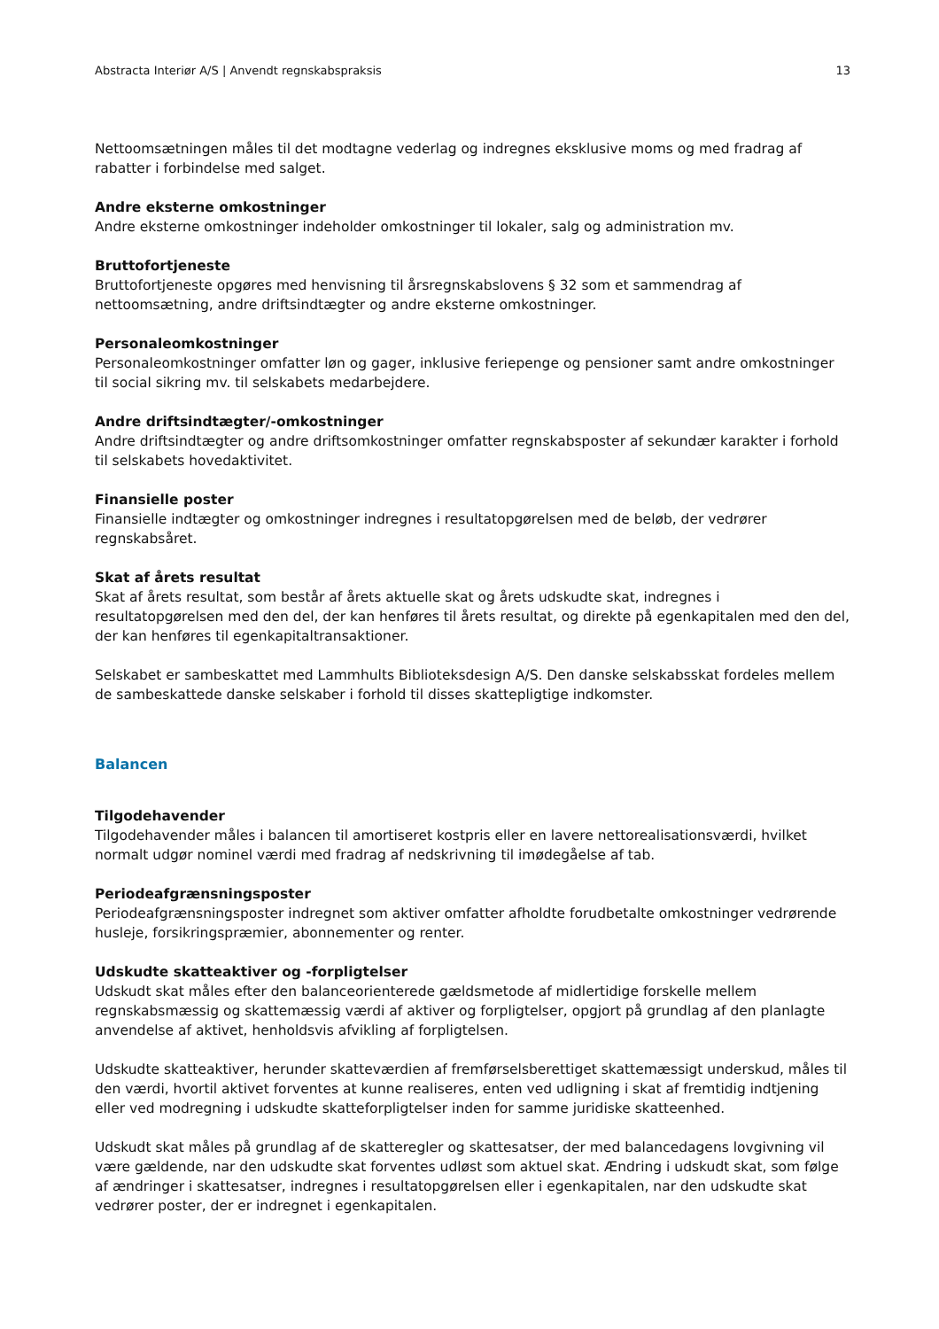Abstracta Interiør A/S | Anvendt regnskabspraksis 13
Nettoomsætningen måles til det modtagne vederlag og indregnes eksklusive moms og med fradrag af rabatter i forbindelse med salget.
Andre eksterne omkostninger
Andre eksterne omkostninger indeholder omkostninger til lokaler, salg og administration mv.
Bruttofortjeneste
Bruttofortjeneste opgøres med henvisning til årsregnskabslovens § 32 som et sammendrag af nettoomsætning, andre driftsindtægter og andre eksterne omkostninger.
Personaleomkostninger
Personaleomkostninger omfatter løn og gager, inklusive feriepenge og pensioner samt andre omkostninger til social sikring mv. til selskabets medarbejdere.
Andre driftsindtægter/-omkostninger
Andre driftsindtægter og andre driftsomkostninger omfatter regnskabsposter af sekundær karakter i forhold til selskabets hovedaktivitet.
Finansielle poster
Finansielle indtægter og omkostninger indregnes i resultatopgørelsen med de beløb, der vedrører regnskabsåret.
Skat af årets resultat
Skat af årets resultat, som består af årets aktuelle skat og årets udskudte skat, indregnes i resultatopgørelsen med den del, der kan henføres til årets resultat, og direkte på egenkapitalen med den del, der kan henføres til egenkapitaltransaktioner.
Selskabet er sambeskattet med Lammhults Biblioteksdesign A/S. Den danske selskabsskat fordeles mellem de sambeskattede danske selskaber i forhold til disses skattepligtige indkomster.
Balancen
Tilgodehavender
Tilgodehavender måles i balancen til amortiseret kostpris eller en lavere nettorealisationsværdi, hvilket normalt udgør nominel værdi med fradrag af nedskrivning til imødegåelse af tab.
Periodeafgrænsningsposter
Periodeafgrænsningsposter indregnet som aktiver omfatter afholdte forudbetalte omkostninger vedrørende husleje, forsikringspræmier, abonnementer og renter.
Udskudte skatteaktiver og -forpligtelser
Udskudt skat måles efter den balanceorienterede gældsmetode af midlertidige forskelle mellem regnskabsmæssig og skattemæssig værdi af aktiver og forpligtelser, opgjort på grundlag af den planlagte anvendelse af aktivet, henholdsvis afvikling af forpligtelsen.
Udskudte skatteaktiver, herunder skatteværdien af fremførselsberettiget skattemæssigt underskud, måles til den værdi, hvortil aktivet forventes at kunne realiseres, enten ved udligning i skat af fremtidig indtjening eller ved modregning i udskudte skatteforpligtelser inden for samme juridiske skatteenhed.
Udskudt skat måles på grundlag af de skatteregler og skattesatser, der med balancedagens lovgivning vil være gældende, nar den udskudte skat forventes udløst som aktuel skat. Ændring i udskudt skat, som følge af ændringer i skattesatser, indregnes i resultatopgørelsen eller i egenkapitalen, nar den udskudte skat vedrører poster, der er indregnet i egenkapitalen.